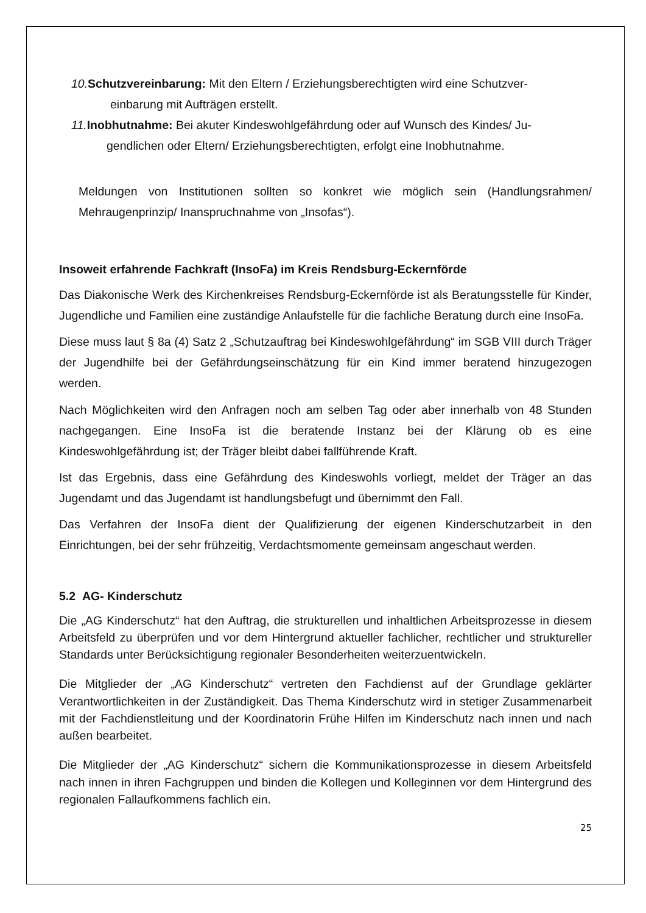10. Schutzvereinbarung: Mit den Eltern / Erziehungsberechtigten wird eine Schutzver-
einbarung mit Aufträgen erstellt.
11. Inobhutnahme: Bei akuter Kindeswohlgefährdung oder auf Wunsch des Kindes/ Ju-
gendlichen oder Eltern/ Erziehungsberechtigten, erfolgt eine Inobhutnahme.
Meldungen von Institutionen sollten so konkret wie möglich sein (Handlungsrahmen/ Mehraugenprinzip/ Inanspruchnahme von „Insofas“).
Insoweit erfahrende Fachkraft (InsoFa) im Kreis Rendsburg-Eckernförde
Das Diakonische Werk des Kirchenkreises Rendsburg-Eckernförde ist als Beratungsstelle für Kinder, Jugendliche und Familien eine zuständige Anlaufstelle für die fachliche Beratung durch eine InsoFa.
Diese muss laut § 8a (4) Satz 2 „Schutzauftrag bei Kindeswohlgefährdung“ im SGB VIII durch Träger der Jugendhilfe bei der Gefährdungseinschätzung für ein Kind immer beratend hinzugezogen werden.
Nach Möglichkeiten wird den Anfragen noch am selben Tag oder aber innerhalb von 48 Stunden nachgegangen. Eine InsoFa ist die beratende Instanz bei der Klärung ob es eine Kindeswohlgefährdung ist; der Träger bleibt dabei fallführende Kraft.
Ist das Ergebnis, dass eine Gefährdung des Kindeswohls vorliegt, meldet der Träger an das Jugendamt und das Jugendamt ist handlungsbefugt und übernimmt den Fall.
Das Verfahren der InsoFa dient der Qualifizierung der eigenen Kinderschutzarbeit in den Einrichtungen, bei der sehr frühzeitig, Verdachtsmomente gemeinsam angeschaut werden.
5.2 AG- Kinderschutz
Die „AG Kinderschutz“ hat den Auftrag, die strukturellen und inhaltlichen Arbeitsprozesse in diesem Arbeitsfeld zu überprüfen und vor dem Hintergrund aktueller fachlicher, rechtlicher und struktureller Standards unter Berücksichtigung regionaler Besonderheiten weiterzuentwickeln.
Die Mitglieder der „AG Kinderschutz“ vertreten den Fachdienst auf der Grundlage geklärter Verantwortlichkeiten in der Zuständigkeit. Das Thema Kinderschutz wird in stetiger Zusammenarbeit mit der Fachdienstleitung und der Koordinatorin Frühe Hilfen im Kinderschutz nach innen und nach außen bearbeitet.
Die Mitglieder der „AG Kinderschutz“ sichern die Kommunikationsprozesse in diesem Arbeitsfeld nach innen in ihren Fachgruppen und binden die Kollegen und Kolleginnen vor dem Hintergrund des regionalen Fallaufkommens fachlich ein.
25